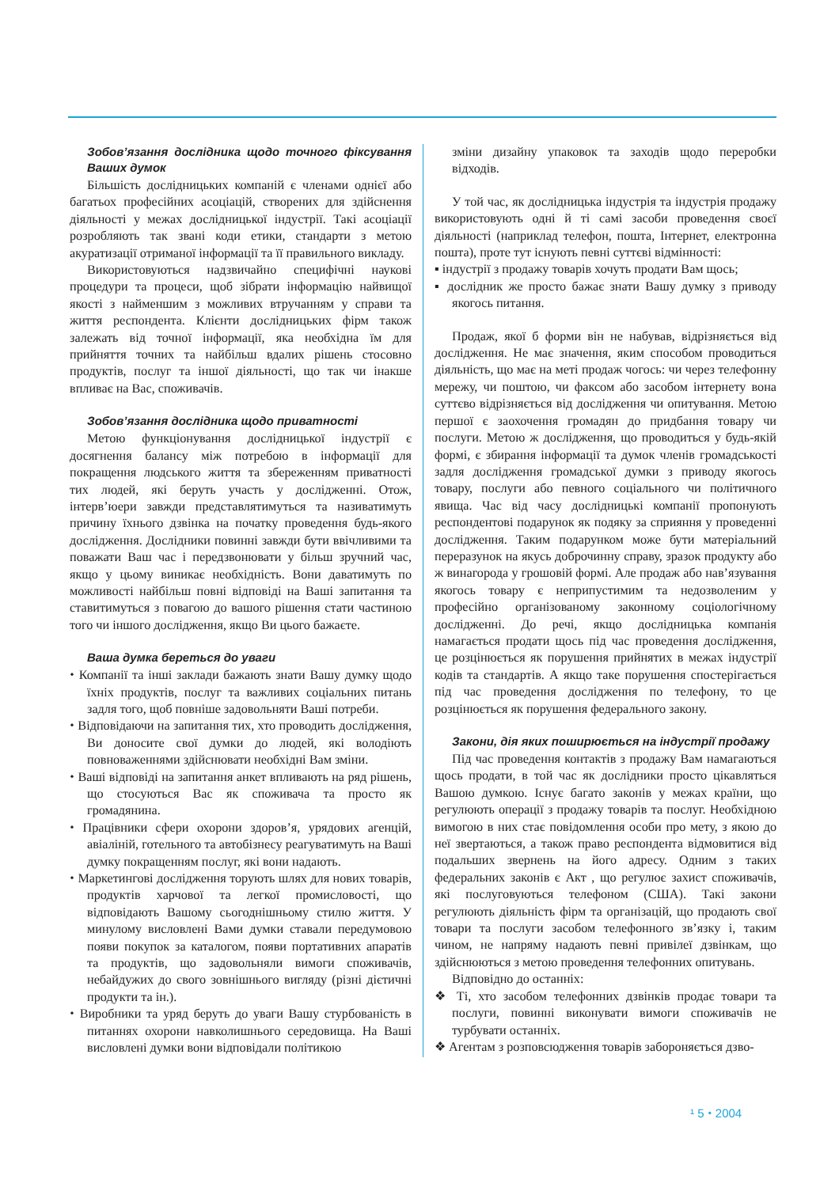Зобов’язання дослідника щодо точного фіксування Ваших думок
Більшість дослідницьких компаній є членами однієї або багатьох професійних асоціацій, створених для здійснення діяльності у межах дослідницької індустрії. Такі асоціації розробляють так звані коди етики, стандарти з метою акуратизації отриманої інформації та її правильного викладу.
Використовуються надзвичайно специфічні наукові процедури та процеси, щоб зібрати інформацію найвищої якості з найменшим з можливих втручанням у справи та життя респондента. Клієнти дослідницьких фірм також залежать від точної інформації, яка необхідна їм для прийняття точних та найбільш вдалих рішень стосовно продуктів, послуг та іншої діяльності, що так чи інакше впливає на Вас, споживачів.
Зобов’язання дослідника щодо приватності
Метою функціонування дослідницької індустрії є досягнення балансу між потребою в інформації для покращення людського життя та збереженням приватності тих людей, які беруть участь у дослідженні. Отож, інтерв’юери завжди представлятимуться та називатимуть причину їхнього дзвінка на початку проведення будь-якого дослідження. Дослідники повинні завжди бути ввічливими та поважати Ваш час і передзвонювати у більш зручний час, якщо у цьому виникає необхідність. Вони даватимуть по можливості найбільш повні відповіді на Ваші запитання та ставитимуться з повагою до вашого рішення стати частиною того чи іншого дослідження, якщо Ви цього бажаєте.
Ваша думка береться до уваги
⬩ Компанії та інші заклади бажають знати Вашу думку щодо їхніх продуктів, послуг та важливих соціальних питань задля того, щоб повніше задовольняти Ваші потреби.
⬩ Відповідаючи на запитання тих, хто проводить дослідження, Ви доносите свої думки до людей, які володіють повноваженнями здійснювати необхідні Вам зміни.
⬩ Ваші відповіді на запитання анкет впливають на ряд рішень, що стосуються Вас як споживача та просто як громадянина.
⬩ Працівники сфери охорони здоров’я, урядових агенцій, авіаліній, готельного та автобізнесу реагуватимуть на Ваші думку покращенням послуг, які вони надають.
⬩ Маркетингові дослідження торують шлях для нових товарів, продуктів харчової та легкої промисловості, що відповідають Вашому сьогоднішньому стилю життя. У минулому висловлені Вами думки ставали передумовою появи покупок за каталогом, появи портативних апаратів та продуктів, що задовольняли вимоги споживачів, небайдужих до свого зовнішнього вигляду (різні дієтичні продукти та ін.).
⬩ Виробники та уряд беруть до уваги Вашу стурбованість в питаннях охорони навколишнього середовища. На Ваші висловлені думки вони відповідали політикою
зміни дизайну упаковок та заходів щодо переробки відходів.
У той час, як дослідницька індустрія та індустрія продажу використовують одні й ті самі засоби проведення своєї діяльності (наприклад телефон, пошта, Інтернет, електронна пошта), проте тут існують певні суттєві відмінності:
▪ індустрії з продажу товарів хочуть продати Вам щось;
▪ дослідник же просто бажає знати Вашу думку з приводу якогось питання.
Продаж, якої б форми він не набував, відрізняється від дослідження. Не має значення, яким способом проводиться діяльність, що має на меті продаж чогось: чи через телефонну мережу, чи поштою, чи факсом або засобом інтернету вона суттєво відрізняється від дослідження чи опитування. Метою першої є заохочення громадян до придбання товару чи послуги. Метою ж дослідження, що проводиться у будь-якій формі, є збирання інформації та думок членів громадськості задля дослідження громадської думки з приводу якогось товару, послуги або певного соціального чи політичного явища. Час від часу дослідницькі компанії пропонують респондентові подарунок як подяку за сприяння у проведенні дослідження. Таким подарунком може бути матеріальний переразунок на якусь доброчинну справу, зразок продукту або ж винагорода у грошовій формі. Але продаж або нав’язування якогось товару є неприпустимим та недозволеним у професійно організованому законному соціологічному дослідженні. До речі, якщо дослідницька компанія намагається продати щось під час проведення дослідження, це розцінюється як порушення прийнятих в межах індустрії кодів та стандартів. А якщо таке порушення спостерігається під час проведення дослідження по телефону, то це розцінюється як порушення федерального закону.
Закони, дія яких поширюється на індустрії продажу
Під час проведення контактів з продажу Вам намагаються щось продати, в той час як дослідники просто цікавляться Вашою думкою. Існує багато законів у межах країни, що регулюють операції з продажу товарів та послуг. Необхідною вимогою в них стає повідомлення особи про мету, з якою до неї звертаються, а також право респондента відмовитися від подальших звернень на його адресу. Одним з таких федеральних законів є Акт , що регулює захист споживачів, які послуговуються телефоном (США). Такі закони регулюють діяльність фірм та організацій, що продають свої товари та послуги засобом телефонного зв’язку і, таким чином, не напряму надають певні привілеї дзвінкам, що здійснюються з метою проведення телефонних опитувань.
Відповідно до останніх:
❖ Ті, хто засобом телефонних дзвінків продає товари та послуги, повинні виконувати вимоги споживачів не турбувати останніх.
❖ Агентам з розповсюдження товарів забороняється дзво-
¹ 5 ⬩ 2004